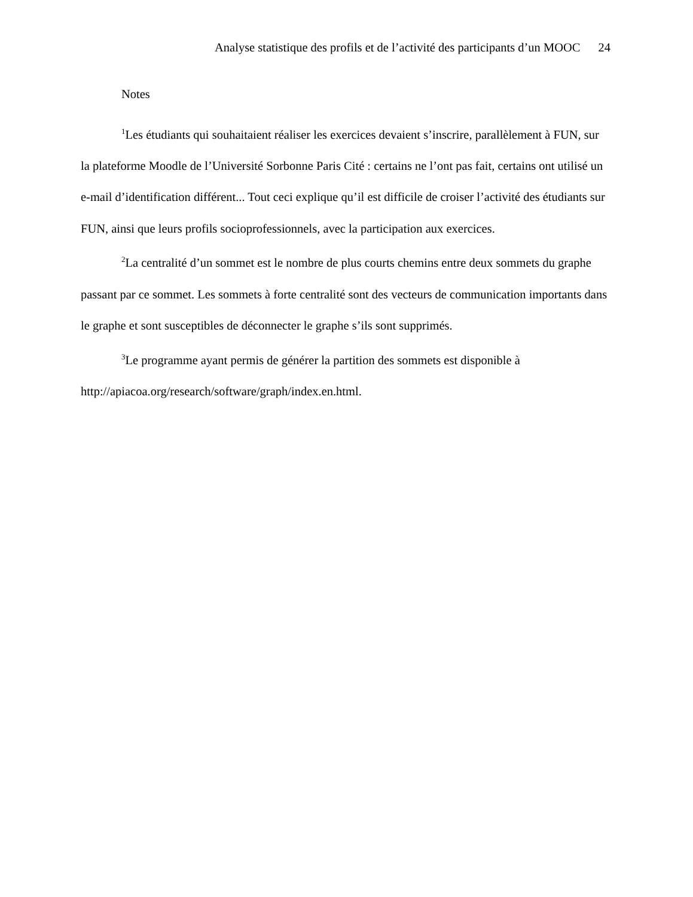Analyse statistique des profils et de l’activité des participants d’un MOOC 24
Notes
<sup>1</sup> Les étudiants qui souhaitaient réaliser les exercices devaient s’inscrire, parallèlement à FUN, sur la plateforme Moodle de l’Université Sorbonne Paris Cité : certains ne l’ont pas fait, certains ont utilisé un e-mail d’identification différent... Tout ceci explique qu’il est difficile de croiser l’activité des étudiants sur FUN, ainsi que leurs profils socioprofessionnels, avec la participation aux exercices.
<sup>2</sup> La centralité d’un sommet est le nombre de plus courts chemins entre deux sommets du graphe passant par ce sommet. Les sommets à forte centralité sont des vecteurs de communication importants dans le graphe et sont susceptibles de déconnecter le graphe s’ils sont supprimés.
<sup>3</sup> Le programme ayant permis de générer la partition des sommets est disponible à http://apiacoa.org/research/software/graph/index.en.html.